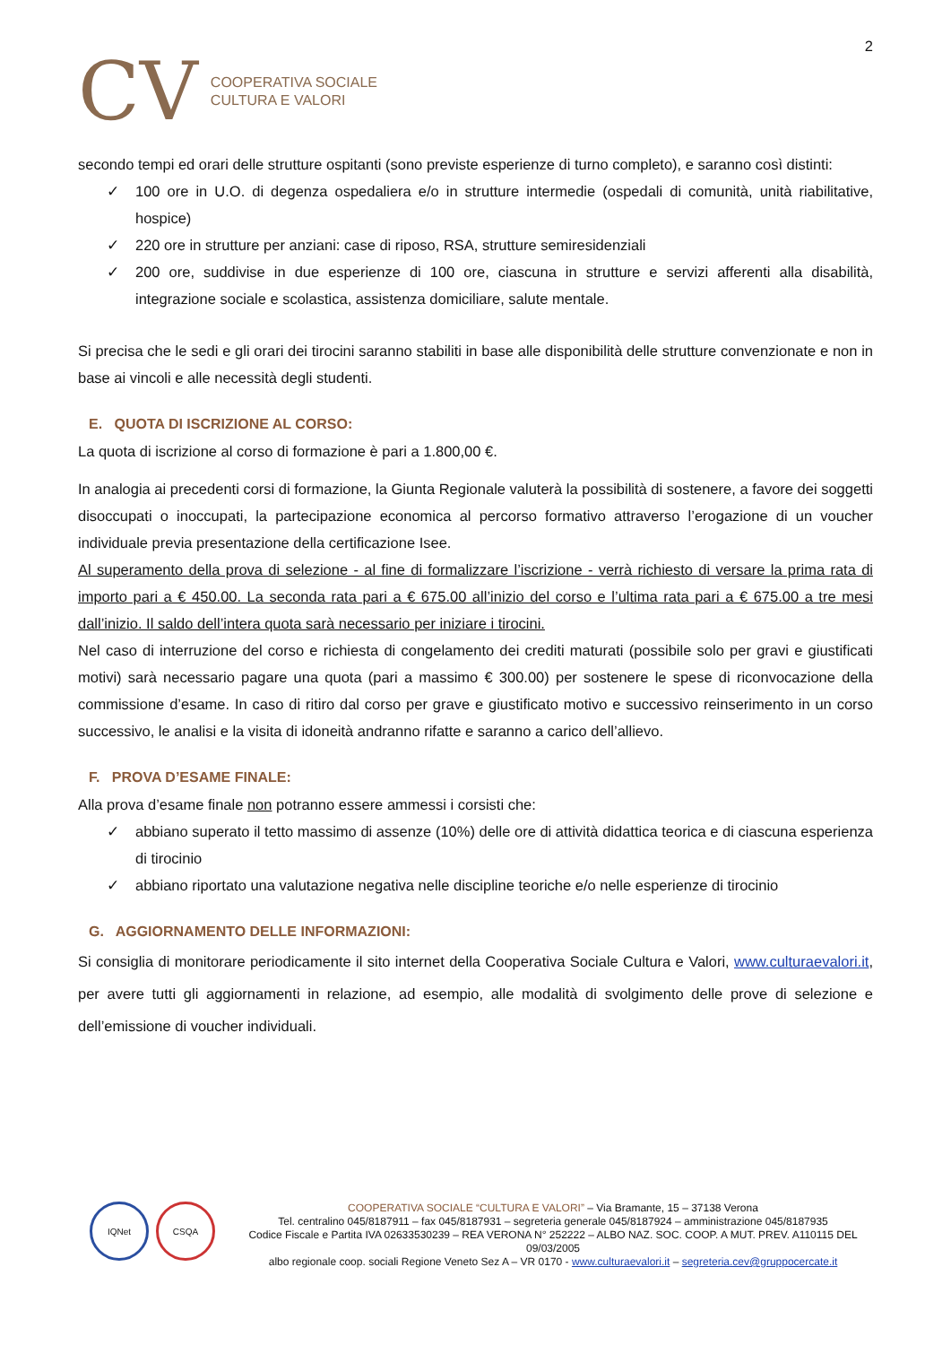CV
COOPERATIVA SOCIALE
CULTURA E VALORI
2
secondo tempi ed orari delle strutture ospitanti (sono previste esperienze di turno completo), e saranno così distinti:
✓ 100 ore in U.O. di degenza ospedaliera e/o in strutture intermedie (ospedali di comunità, unità riabilitative, hospice)
✓ 220 ore in strutture per anziani: case di riposo, RSA, strutture semiresidenziali
✓ 200 ore, suddivise in due esperienze di 100 ore, ciascuna in strutture e servizi afferenti alla disabilità, integrazione sociale e scolastica, assistenza domiciliare, salute mentale.
Si precisa che le sedi e gli orari dei tirocini saranno stabiliti in base alle disponibilità delle strutture convenzionate e non in base ai vincoli e alle necessità degli studenti.
E. QUOTA DI ISCRIZIONE AL CORSO:
La quota di iscrizione al corso di formazione è pari a 1.800,00 €.
In analogia ai precedenti corsi di formazione, la Giunta Regionale valuterà la possibilità di sostenere, a favore dei soggetti disoccupati o inoccupati, la partecipazione economica al percorso formativo attraverso l’erogazione di un voucher individuale previa presentazione della certificazione Isee.
Al superamento della prova di selezione - al fine di formalizzare l’iscrizione - verrà richiesto di versare la prima rata di importo pari a € 450.00. La seconda rata pari a € 675.00 all’inizio del corso e l’ultima rata pari a € 675.00 a tre mesi dall’inizio. Il saldo dell’intera quota sarà necessario per iniziare i tirocini.
Nel caso di interruzione del corso e richiesta di congelamento dei crediti maturati (possibile solo per gravi e giustificati motivi) sarà necessario pagare una quota (pari a massimo € 300.00) per sostenere le spese di riconvocazione della commissione d’esame. In caso di ritiro dal corso per grave e giustificato motivo e successivo reinserimento in un corso successivo, le analisi e la visita di idoneità andranno rifatte e saranno a carico dell’allievo.
F. PROVA D’ESAME FINALE:
Alla prova d’esame finale non potranno essere ammessi i corsisti che:
✓ abbiano superato il tetto massimo di assenze (10%) delle ore di attività didattica teorica e di ciascuna esperienza di tirocinio
✓ abbiano riportato una valutazione negativa nelle discipline teoriche e/o nelle esperienze di tirocinio
G. AGGIORNAMENTO DELLE INFORMAZIONI:
Si consiglia di monitorare periodicamente il sito internet della Cooperativa Sociale Cultura e Valori, www.culturaevalori.it, per avere tutti gli aggiornamenti in relazione, ad esempio, alle modalità di svolgimento delle prove di selezione e dell’emissione di voucher individuali.
IQNet CSQA
COOPERATIVA SOCIALE “CULTURA E VALORI” – Via Bramante, 15 – 37138 Verona
Tel. centralino 045/8187911 – fax 045/8187931 – segreteria generale 045/8187924 – amministrazione 045/8187935
Codice Fiscale e Partita IVA 02633530239 – REA VERONA N° 252222 – ALBO NAZ. SOC. COOP. A MUT. PREV. A110115 DEL 09/03/2005
albo regionale coop. sociali Regione Veneto Sez A – VR 0170 - www.culturaevalori.it – segreteria.cev@gruppocercate.it